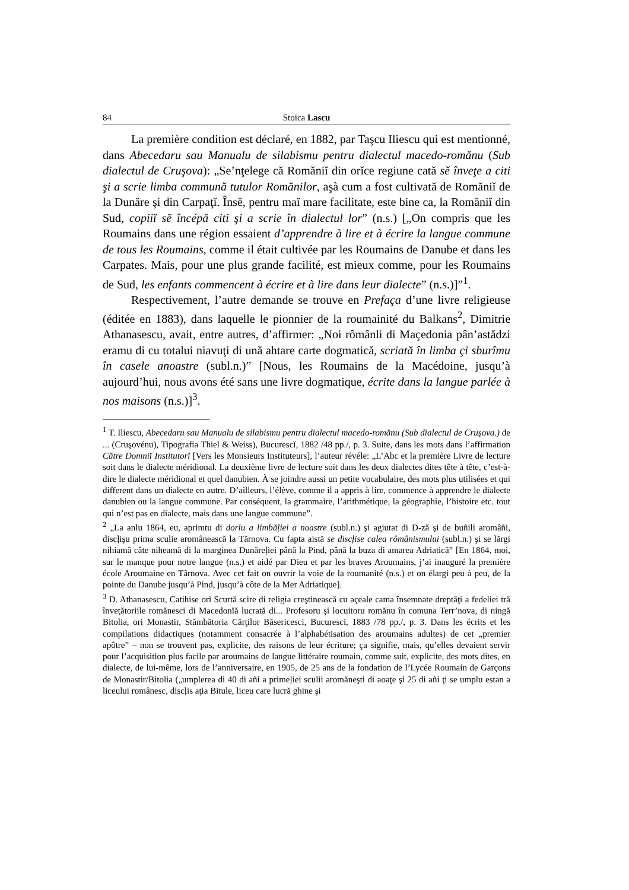84 Stoica Lascu
La première condition est déclaré, en 1882, par Taşcu Iliescu qui est mentionné, dans Abecedaru sau Manualu de silabismu pentru dialectul macedo-romănu (Sub dialectul de Cruşova): „Se’nţelege că Romăniĭ din orĭce regiune cată sĕ înveţe a citi şi a scrie limba commună tutulor Romănilor, aşà cum a fost cultivată de Romăniĭ de la Dunăre şi din Carpaţĭ. Însĕ, pentru maĭ mare facilitate, este bine ca, la Romăniĭ din Sud, copiiĭ sĕ încépă citi şi a scrie în dialectul lor” (n.s.) [„On compris que les Roumains dans une région essaient d’apprendre à lire et à écrire la langue commune de tous les Roumains, comme il était cultivée par les Roumains de Danube et dans les Carpates. Mais, pour une plus grande facilité, est mieux comme, pour les Roumains de Sud, les enfants commencent à écrire et à lire dans leur dialecte” (n.s.)]”<sup>1</sup>.
Respectivement, l’autre demande se trouve en Prefaça d’une livre religieuse (éditée en 1883), dans laquelle le pionnier de la roumainité du Balkans<sup>2</sup>, Dimitrie Athanasescu, avait, entre autres, d’affirmer: „Noi rômânli di Maçedonia pân’astădzi eramu di cu totalui niavuţi di ună ahtare carte dogmatică, scriată în limba çi sburîmu în casele anoastre (subl.n.)” [Nous, les Roumains de la Macédoine, jusqu’à aujourd’hui, nous avons été sans une livre dogmatique, écrite dans la langue parlée à nos maisons (n.s.)]<sup>3</sup>.
<sup>1</sup> T. Iliescu, Abecedaru sau Manualu de silabismu pentru dialectul macedo-romănu (Sub dialectul de Cruşova.) de ... (Cruşovénu), Tipografia Thiel & Weiss), Bucurescĭ, 1882 /48 pp./, p. 3. Suite, dans les mots dans l’affirmation Către Domniĭ Institutorĭ [Vers les Monsieurs Instituteurs], l’auteur révéle: „L’Abc et la première Livre de lecture soit dans le dialecte méridional. La deuxième livre de lecture soit dans les deux dialectes dites tête à tête, c’est-à-dire le dialecte méridional et quel danubien. À se joindre aussi un petite vocabulaire, des mots plus utilisées et qui different dans un dialecte en autre. D’ailleurs, l’élève, comme il a appris à lire, commence à apprendre le dialecte danubien ou la langue commune. Par conséquent, la grammaire, l’arithmétique, la géographie, l’histoire etc. tout qui n’est pas en dialecte, mais dans une langue commune”.
<sup>2</sup> „La anlu 1864, eu, aprimtu di dorlu a limbăļiei a noastre (subl.n.) şi agiutat di D-ză şi de buñili aromâñi, discļişu prima sculie aromânească la Tărnova. Cu fapta aistă se discļise calea rômânismului (subl.n.) şi se lărgi nihiamă câte niheamă di la marginea Dunăreļiei până la Pind, până la buza di amarea Adriatică” [En 1864, moi, sur le manque pour notre langue (n.s.) et aidé par Dieu et par les braves Aroumains, j’ai inauguré la première école Aroumaine en Târnova. Avec cet fait on ouvrir la voie de la roumanité (n.s.) et on élargi peu à peu, de la pointe du Danube jusqu’à Pind, jusqu’à côte de la Mer Adriatique].
<sup>3</sup> D. Athanasescu, Catihise orĭ Scurtă scire di religia creştinească cu açeale cama însemnate dreptăţi a fedeliei tră înveţătoriile romănesci di Macedonĭă lucrată di... Profesoru şi locuitoru romănu în comuna Terr’nova, di ningă Bitolia, ori Monastir, Stămbătoria Cărţilor Băsericesci, Bucuresci, 1883 /78 pp./, p. 3. Dans les écrits et les compilations didactiques (notamment consacrée à l’alphabétisation des aroumains adultes) de cet „premier apôtre” – non se trouvent pas, explicite, des raisons de leur écriture; ça signifie, mais, qu’elles devaient servir pour l’acquisition plus facile par aroumains de langue littéraire roumain, comme suit, explicite, des mots dites, en dialecte, de lui-même, lors de l’anniversaire, en 1905, de 25 ans de la fondation de l’Lycée Roumain de Garçons de Monastir/Bitolia („umplerea di 40 di añi a primeļiei sculii aromăneşti di aoaţe şi 25 di añi ţi se umplu estan a liceului românesc, discļis aţia Bitule, liceu care lucră ghine şi